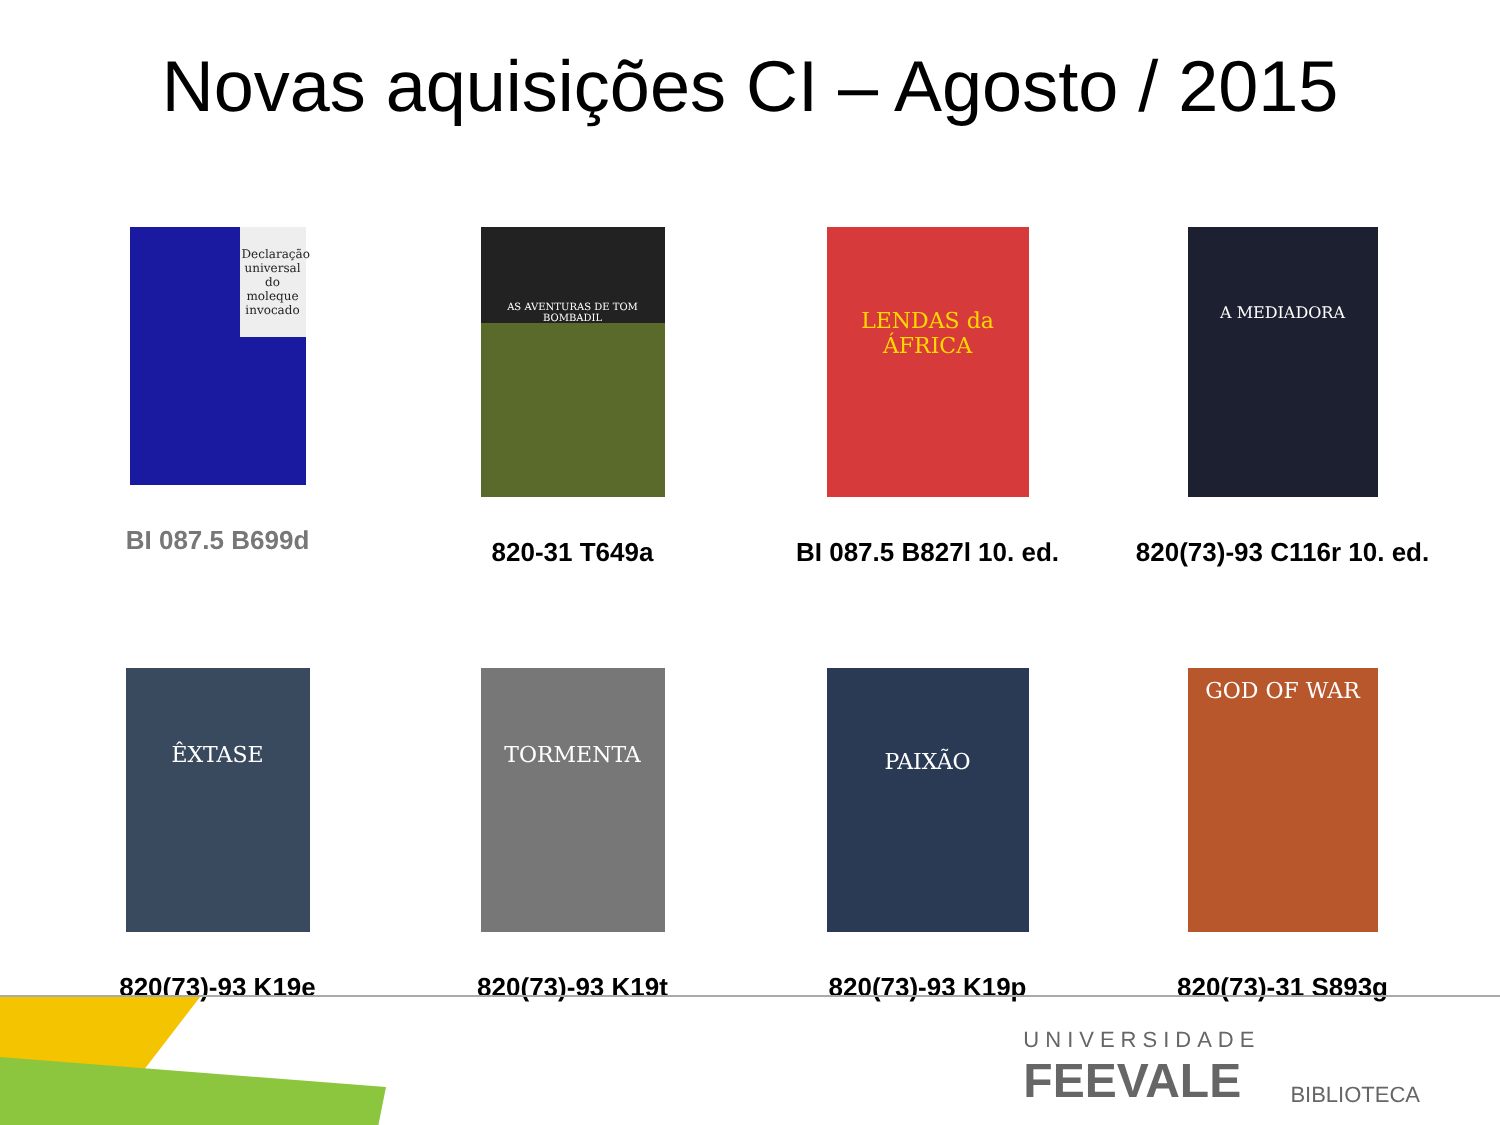Novas aquisições CI – Agosto / 2015
Declaração universal do moleque invocado
BI 087.5 B699d
AS AVENTURAS DE TOM BOMBADIL
820-31 T649a
LENDAS da ÁFRICA
BI 087.5 B827l 10. ed.
A MEDIADORA
820(73)-93 C116r 10. ed.
ÊXTASE
820(73)-93 K19e
TORMENTA
820(73)-93 K19t
PAIXÃO
820(73)-93 K19p
GOD OF WAR
820(73)-31 S893g
UNIVERSIDADE
FEEVALE
BIBLIOTECA